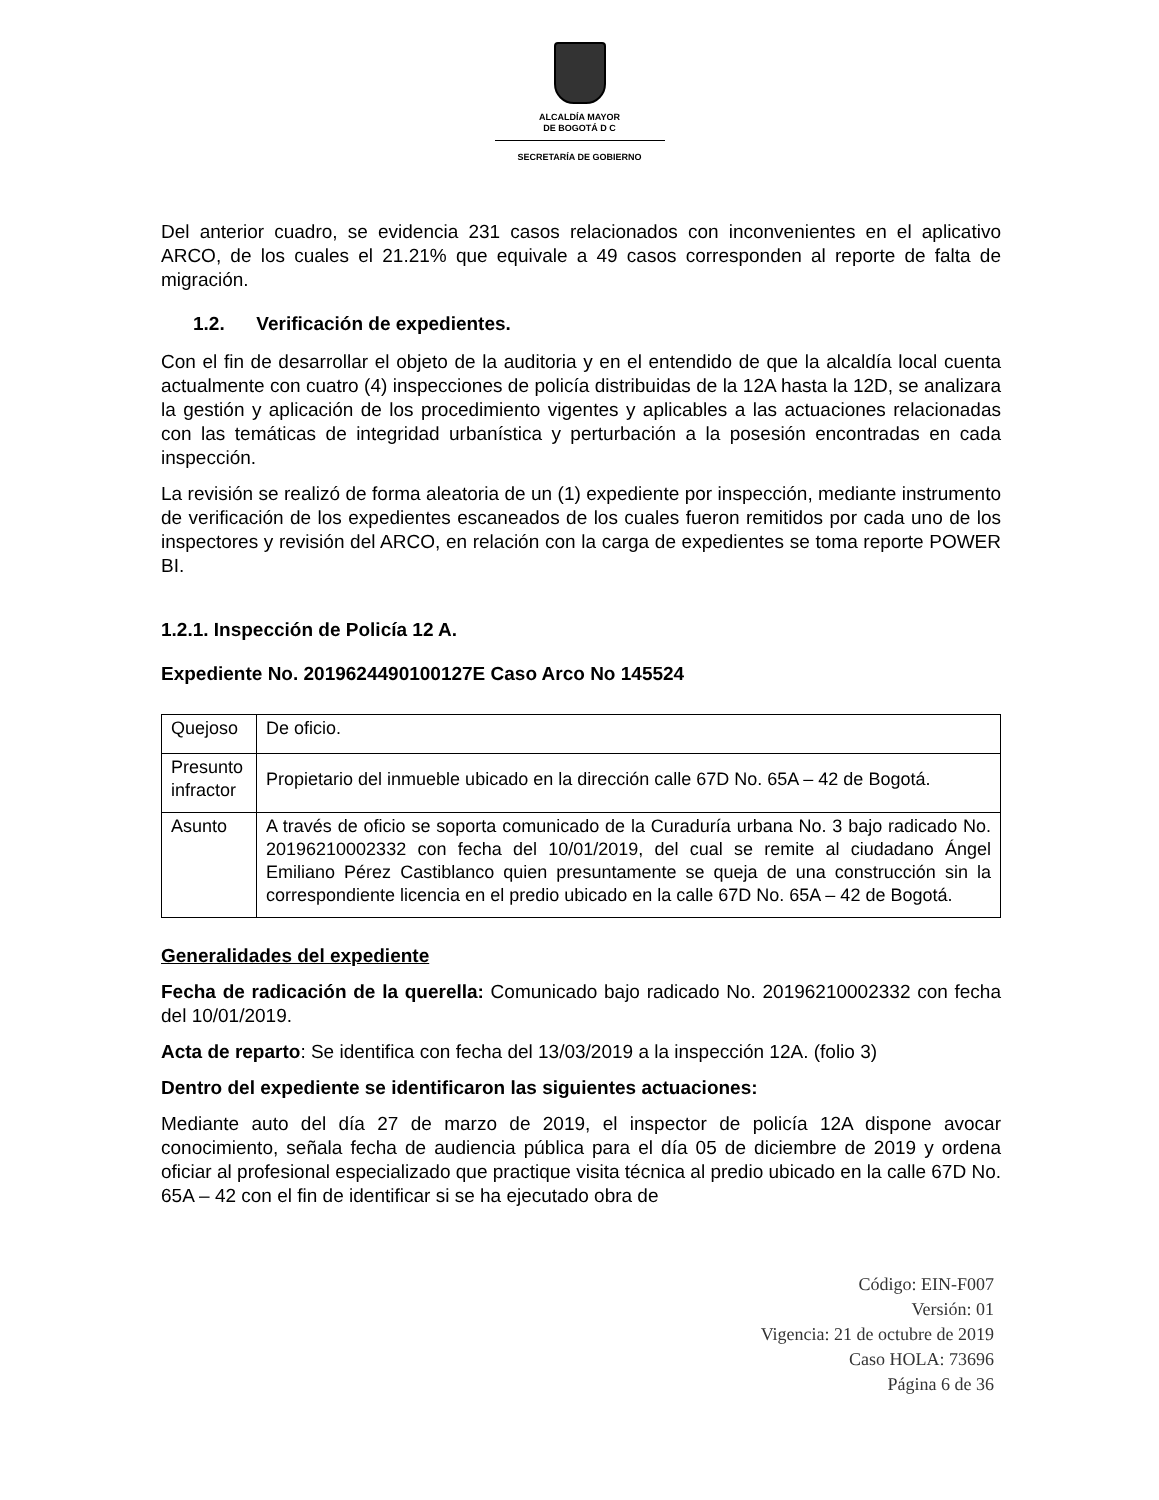ALCALDÍA MAYOR
DE BOGOTÁ D C
SECRETARÍA DE GOBIERNO
Del anterior cuadro, se evidencia 231 casos relacionados con inconvenientes en el aplicativo ARCO, de los cuales el 21.21% que equivale a 49 casos corresponden al reporte de falta de migración.
1.2. Verificación de expedientes.
Con el fin de desarrollar el objeto de la auditoria y en el entendido de que la alcaldía local cuenta actualmente con cuatro (4) inspecciones de policía distribuidas de la 12A hasta la 12D, se analizara la gestión y aplicación de los procedimiento vigentes y aplicables a las actuaciones relacionadas con las temáticas de integridad urbanística y perturbación a la posesión encontradas en cada inspección.
La revisión se realizó de forma aleatoria de un (1) expediente por inspección, mediante instrumento de verificación de los expedientes escaneados de los cuales fueron remitidos por cada uno de los inspectores y revisión del ARCO, en relación con la carga de expedientes se toma reporte POWER BI.
1.2.1. Inspección de Policía 12 A.
Expediente No. 2019624490100127E Caso Arco No 145524
| Quejoso | De oficio. |
| Presunto infractor | Propietario del inmueble ubicado en la dirección calle 67D No. 65A – 42 de Bogotá. |
| Asunto | A través de oficio se soporta comunicado de la Curaduría urbana No. 3 bajo radicado No. 20196210002332 con fecha del 10/01/2019, del cual se remite al ciudadano Ángel Emiliano Pérez Castiblanco quien presuntamente se queja de una construcción sin la correspondiente licencia en el predio ubicado en la calle 67D No. 65A – 42 de Bogotá. |
Generalidades del expediente
Fecha de radicación de la querella: Comunicado bajo radicado No. 20196210002332 con fecha del 10/01/2019.
Acta de reparto: Se identifica con fecha del 13/03/2019 a la inspección 12A. (folio 3)
Dentro del expediente se identificaron las siguientes actuaciones:
Mediante auto del día 27 de marzo de 2019, el inspector de policía 12A dispone avocar conocimiento, señala fecha de audiencia pública para el día 05 de diciembre de 2019 y ordena oficiar al profesional especializado que practique visita técnica al predio ubicado en la calle 67D No. 65A – 42 con el fin de identificar si se ha ejecutado obra de
Código: EIN-F007
Versión: 01
Vigencia: 21 de octubre de 2019
Caso HOLA: 73696
Página 6 de 36